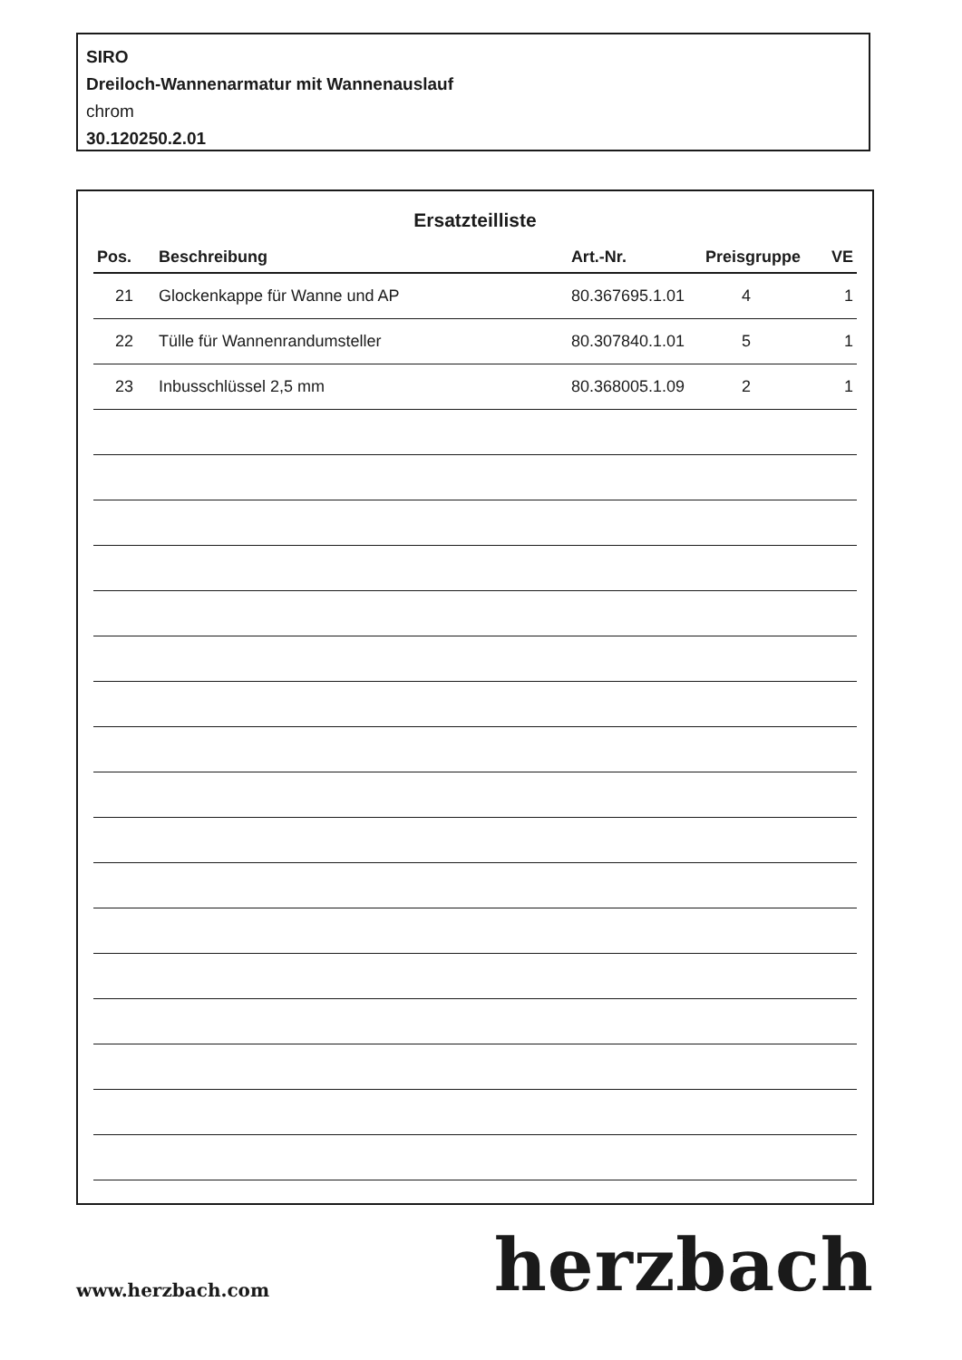SIRO
Dreiloch-Wannenarmatur mit Wannenauslauf
chrom
30.120250.2.01
Ersatzteilliste
| Pos. | Beschreibung | Art.-Nr. | Preisgruppe | VE |
| --- | --- | --- | --- | --- |
| 21 | Glockenkappe für Wanne und AP | 80.367695.1.01 | 4 | 1 |
| 22 | Tülle für Wannenrandumsteller | 80.307840.1.01 | 5 | 1 |
| 23 | Inbusschlüssel 2,5 mm | 80.368005.1.09 | 2 | 1 |
www.herzbach.com herzbach